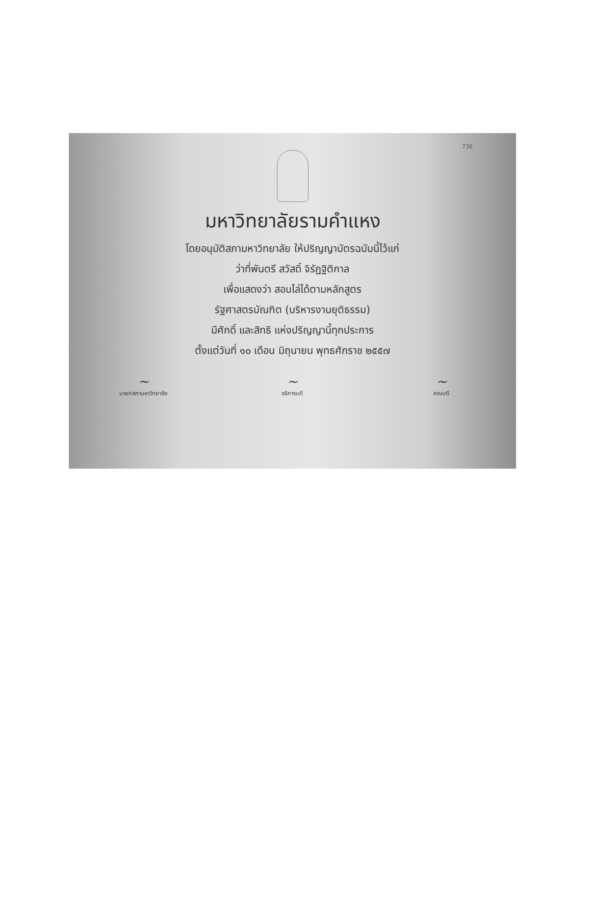736
มหาวิทยาลัยรามคำแหง
โดยอนุมัติสภามหาวิทยาลัย ให้ปริญญาบัตรฉบับนี้ไว้แก่
ว่าที่พันตรี สวัสดิ์ จิรัฏฐิติกาล
เพื่อแสดงว่า สอบไล่ได้ตามหลักสูตร
รัฐศาสตรบัณฑิต (บริหารงานยุติธรรม)
มีศักดิ์ และสิทธิ แห่งปริญญานี้ทุกประการ
ตั้งแต่วันที่ ๑๐ เดือน มิถุนายน พุทธศักราช ๒๕๕๗
~
นายกสภามหาวิทยาลัย
~
อธิการบดี
~
คณบดี